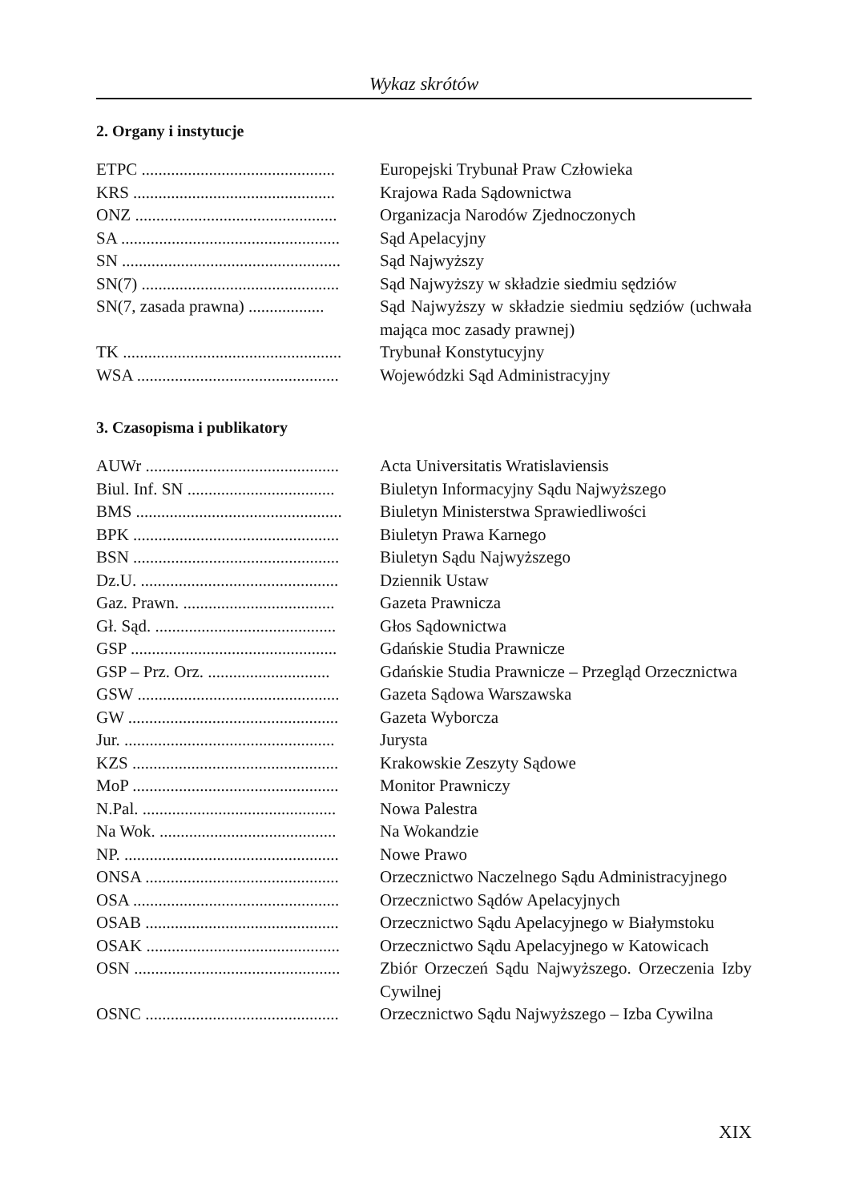Wykaz skrótów
2. Organy i instytucje
| ETPC .............................................. | Europejski Trybunał Praw Człowieka |
| KRS ................................................ | Krajowa Rada Sądownictwa |
| ONZ ................................................ | Organizacja Narodów Zjednoczonych |
| SA .................................................... | Sąd Apelacyjny |
| SN .................................................... | Sąd Najwyższy |
| SN(7) ............................................... | Sąd Najwyższy w składzie siedmiu sędziów |
| SN(7, zasada prawna) .................. | Sąd Najwyższy w składzie siedmiu sędziów (uchwała mająca moc zasady prawnej) |
| TK .................................................... | Trybunał Konstytucyjny |
| WSA ................................................ | Wojewódzki Sąd Administracyjny |
3. Czasopisma i publikatory
| AUWr .............................................. | Acta Universitatis Wratislaviensis |
| Biul. Inf. SN ................................... | Biuletyn Informacyjny Sądu Najwyższego |
| BMS ................................................. | Biuletyn Ministerstwa Sprawiedliwości |
| BPK ................................................. | Biuletyn Prawa Karnego |
| BSN ................................................. | Biuletyn Sądu Najwyższego |
| Dz.U. ............................................... | Dziennik Ustaw |
| Gaz. Prawn. .................................... | Gazeta Prawnicza |
| Gł. Sąd. ........................................... | Głos Sądownictwa |
| GSP ................................................. | Gdańskie Studia Prawnicze |
| GSP – Prz. Orz. ............................. | Gdańskie Studia Prawnicze – Przegląd Orzecznictwa |
| GSW ................................................ | Gazeta Sądowa Warszawska |
| GW .................................................. | Gazeta Wyborcza |
| Jur. .................................................. | Jurysta |
| KZS ................................................. | Krakowskie Zeszyty Sądowe |
| MoP ................................................. | Monitor Prawniczy |
| N.Pal. .............................................. | Nowa Palestra |
| Na Wok. .......................................... | Na Wokandzie |
| NP. ................................................... | Nowe Prawo |
| ONSA .............................................. | Orzecznictwo Naczelnego Sądu Administracyjnego |
| OSA ................................................. | Orzecznictwo Sądów Apelacyjnych |
| OSAB .............................................. | Orzecznictwo Sądu Apelacyjnego w Białymstoku |
| OSAK .............................................. | Orzecznictwo Sądu Apelacyjnego w Katowicach |
| OSN ................................................. | Zbiór Orzeczeń Sądu Najwyższego. Orzeczenia Izby Cywilnej |
| OSNC .............................................. | Orzecznictwo Sądu Najwyższego – Izba Cywilna |
XIX